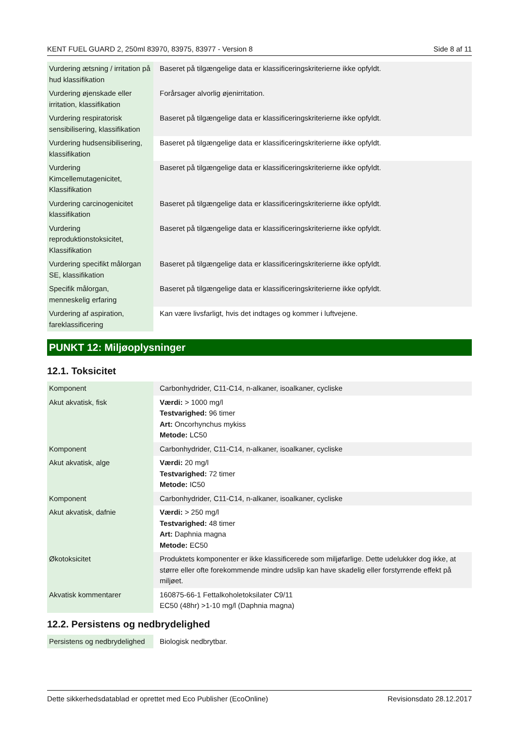KENT FUEL GUARD 2, 250ml 83970, 83975, 83977 - Version 8 Side 8 af 11
| Vurdering ætsning / irritation på hud klassifikation | Baseret på tilgængelige data er klassificeringskriterierne ikke opfyldt. |
| Vurdering øjenskade eller irritation, klassifikation | Forårsager alvorlig øjenirritation. |
| Vurdering respiratorisk sensibilisering, klassifikation | Baseret på tilgængelige data er klassificeringskriterierne ikke opfyldt. |
| Vurdering hudsensibilisering, klassifikation | Baseret på tilgængelige data er klassificeringskriterierne ikke opfyldt. |
| Vurdering Kimcellemutagenicitet, Klassifikation | Baseret på tilgængelige data er klassificeringskriterierne ikke opfyldt. |
| Vurdering carcinogenicitet klassifikation | Baseret på tilgængelige data er klassificeringskriterierne ikke opfyldt. |
| Vurdering reproduktionstoksicitet, Klassifikation | Baseret på tilgængelige data er klassificeringskriterierne ikke opfyldt. |
| Vurdering specifikt målorgan SE, klassifikation | Baseret på tilgængelige data er klassificeringskriterierne ikke opfyldt. |
| Specifik målorgan, menneskelig erfaring | Baseret på tilgængelige data er klassificeringskriterierne ikke opfyldt. |
| Vurdering af aspiration, fareklassificering | Kan være livsfarligt, hvis det indtages og kommer i luftvejene. |
PUNKT 12: Miljøoplysninger
12.1. Toksicitet
| Komponent | Carbonhydrider, C11-C14, n-alkaner, isoalkaner, cycliske |
| Akut akvatisk, fisk | Værdi: > 1000 mg/l Testvarighed: 96 timer Art: Oncorhynchus mykiss Metode: LC50 |
| Komponent | Carbonhydrider, C11-C14, n-alkaner, isoalkaner, cycliske |
| Akut akvatisk, alge | Værdi: 20 mg/l Testvarighed: 72 timer Metode: IC50 |
| Komponent | Carbonhydrider, C11-C14, n-alkaner, isoalkaner, cycliske |
| Akut akvatisk, dafnie | Værdi: > 250 mg/l Testvarighed: 48 timer Art: Daphnia magna Metode: EC50 |
| Økotoksicitet | Produktets komponenter er ikke klassificerede som miljøfarlige. Dette udelukker dog ikke, at større eller ofte forekommende mindre udslip kan have skadelig eller forstyrrende effekt på miljøet. |
| Akvatisk kommentarer | 160875-66-1 Fettalkoholetoksilater C9/11 EC50 (48hr) >1-10 mg/l (Daphnia magna) |
12.2. Persistens og nedbrydelighed
| Persistens og nedbrydelighed | Biologisk nedbrytbar. |
Dette sikkerhedsdatablad er oprettet med Eco Publisher (EcoOnline) Revisionsdato 28.12.2017